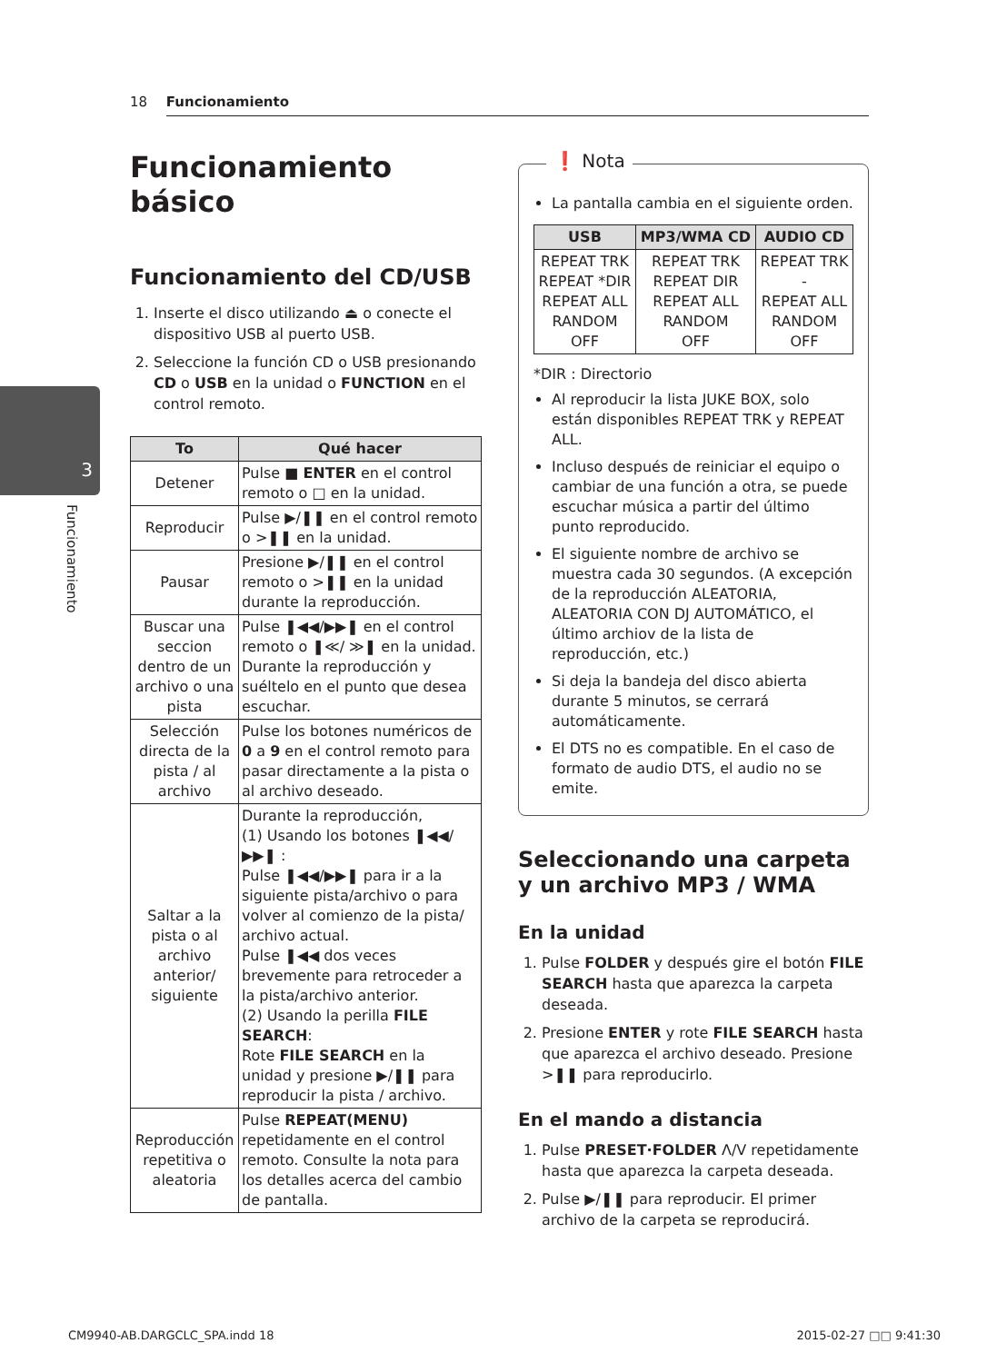18 Funcionamiento
3
Funcionamiento
Funcionamiento básico
Funcionamiento del CD/USB
1. Inserte el disco utilizando ⏏ o conecte el dispositivo USB al puerto USB.
2. Seleccione la función CD o USB presionando CD o USB en la unidad o FUNCTION en el control remoto.
| To | Qué hacer |
| --- | --- |
| Detener | Pulse ■ ENTER en el control remoto o □ en la unidad. |
| Reproducir | Pulse ▶/❚❚ en el control remoto o >❚❚ en la unidad. |
| Pausar | Presione ▶/❚❚ en el control remoto o >❚❚ en la unidad durante la reproducción. |
| Buscar una seccion dentro de un archivo o una pista | Pulse ❚◀◀/▶▶❚ en el control remoto o ❚≪/ ≫❚ en la unidad. Durante la reproducción y suéltelo en el punto que desea escuchar. |
| Selección directa de la pista / al archivo | Pulse los botones numéricos de 0 a 9 en el control remoto para pasar directamente a la pista o al archivo deseado. |
| Saltar a la pista o al archivo anterior/ siguiente | Durante la reproducción, (1) Usando los botones ❚◀◀/▶▶❚ : Pulse ❚◀◀/▶▶❚ para ir a la siguiente pista/archivo o para volver al comienzo de la pista/ archivo actual. Pulse ❚◀◀ dos veces brevemente para retroceder a la pista/archivo anterior. (2) Usando la perilla FILE SEARCH : Rote FILE SEARCH en la unidad y presione ▶/❚❚ para reproducir la pista / archivo. |
| Reproducción repetitiva o aleatoria | Pulse REPEAT(MENU) repetidamente en el control remoto. Consulte la nota para los detalles acerca del cambio de pantalla. |
❗ Nota
La pantalla cambia en el siguiente orden.
| USB | MP3/WMA CD | AUDIO CD |
| --- | --- | --- |
| REPEAT TRK REPEAT *DIR REPEAT ALL RANDOM OFF | REPEAT TRK REPEAT DIR REPEAT ALL RANDOM OFF | REPEAT TRK - REPEAT ALL RANDOM OFF |
*DIR : Directorio
Al reproducir la lista JUKE BOX, solo están disponibles REPEAT TRK y REPEAT ALL.
Incluso después de reiniciar el equipo o cambiar de una función a otra, se puede escuchar música a partir del último punto reproducido.
El siguiente nombre de archivo se muestra cada 30 segundos. (A excepción de la reproducción ALEATORIA, ALEATORIA CON DJ AUTOMÁTICO, el último archiov de la lista de reproducción, etc.)
Si deja la bandeja del disco abierta durante 5 minutos, se cerrará automáticamente.
El DTS no es compatible. En el caso de formato de audio DTS, el audio no se emite.
Seleccionando una carpeta y un archivo MP3 / WMA
En la unidad
1. Pulse FOLDER y después gire el botón FILE SEARCH hasta que aparezca la carpeta deseada.
2. Presione ENTER y rote FILE SEARCH hasta que aparezca el archivo deseado. Presione >❚❚ para reproducirlo.
En el mando a distancia
1. Pulse PRESET·FOLDER Λ/V repetidamente hasta que aparezca la carpeta deseada.
2. Pulse ▶/❚❚ para reproducir. El primer archivo de la carpeta se reproducirá.
CM9940-AB.DARGCLC_SPA.indd 18 2015-02-27 □□ 9:41:30